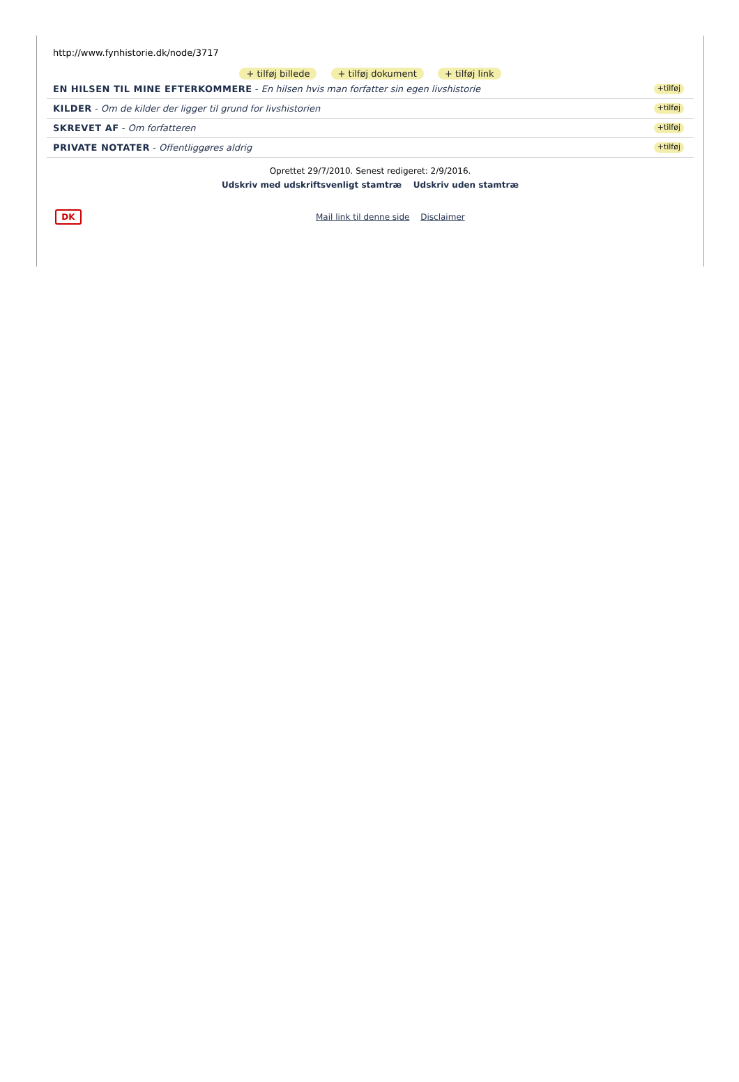http://www.fynhistorie.dk/node/3717
+ tilføj billede + tilføj dokument + tilføj link
EN HILSEN TIL MINE EFTERKOMMERE - En hilsen hvis man forfatter sin egen livshistorie +tilføj
KILDER - Om de kilder der ligger til grund for livshistorien +tilføj
SKREVET AF - Om forfatteren +tilføj
PRIVATE NOTATER - Offentliggøres aldrig +tilføj
Oprettet 29/7/2010. Senest redigeret: 2/9/2016.
Udskriv med udskriftsvenligt stamtræ Udskriv uden stamtræ
DK
Mail link til denne side Disclaimer